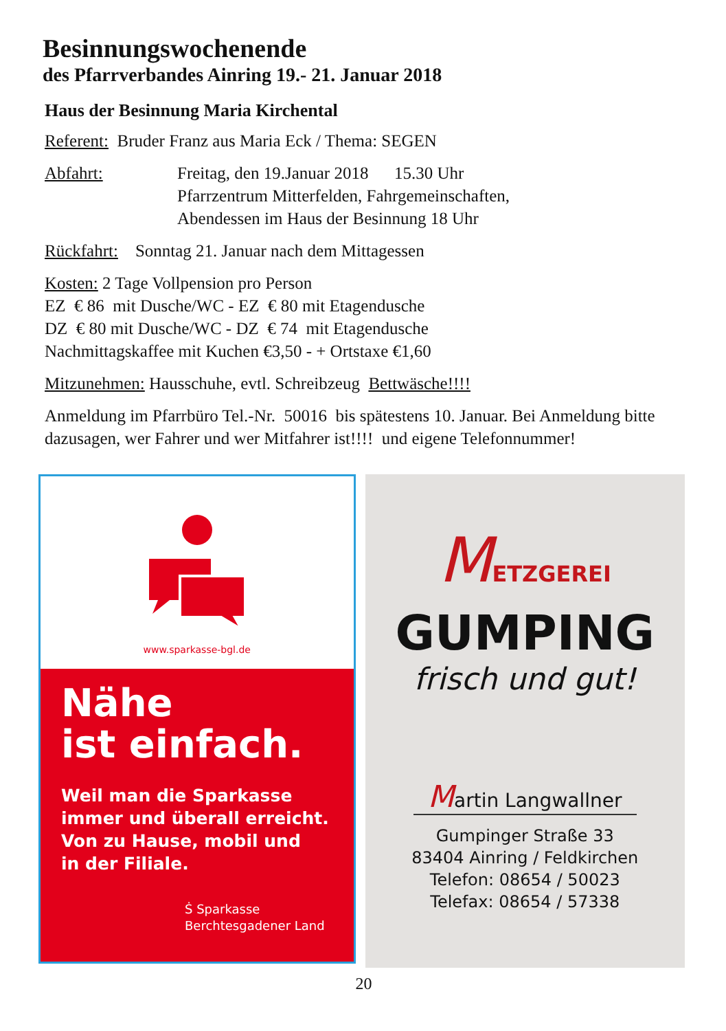Besinnungswochenende
des Pfarrverbandes Ainring 19.- 21. Januar 2018
Haus der Besinnung Maria Kirchental
Referent: Bruder Franz aus Maria Eck / Thema: SEGEN
Abfahrt: Freitag, den 19.Januar 2018 15.30 Uhr
Pfarrzentrum Mitterfelden, Fahrgemeinschaften,
Abendessen im Haus der Besinnung 18 Uhr
Rückfahrt: Sonntag 21. Januar nach dem Mittagessen
Kosten: 2 Tage Vollpension pro Person
EZ € 86 mit Dusche/WC - EZ € 80 mit Etagendusche
DZ € 80 mit Dusche/WC - DZ € 74 mit Etagendusche
Nachmittagskaffee mit Kuchen €3,50 - + Ortstaxe €1,60
Mitzunehmen: Hausschuhe, evtl. Schreibzeug Bettwäsche!!!!
Anmeldung im Pfarrbüro Tel.-Nr. 50016 bis spätestens 10. Januar. Bei Anmeldung bitte dazusagen, wer Fahrer und wer Mitfahrer ist!!!! und eigene Telefonnummer!
www.sparkasse-bgl.de
Nähe
ist einfach.
Weil man die Sparkasse
immer und überall erreicht.
Von zu Hause, mobil und
in der Filiale.
Ṡ Sparkasse
Berchtesgadener Land
METZGEREI
GUMPING
frisch und gut!
Martin Langwallner
Gumpinger Straße 33
83404 Ainring / Feldkirchen
Telefon: 08654 / 50023
Telefax: 08654 / 57338
20